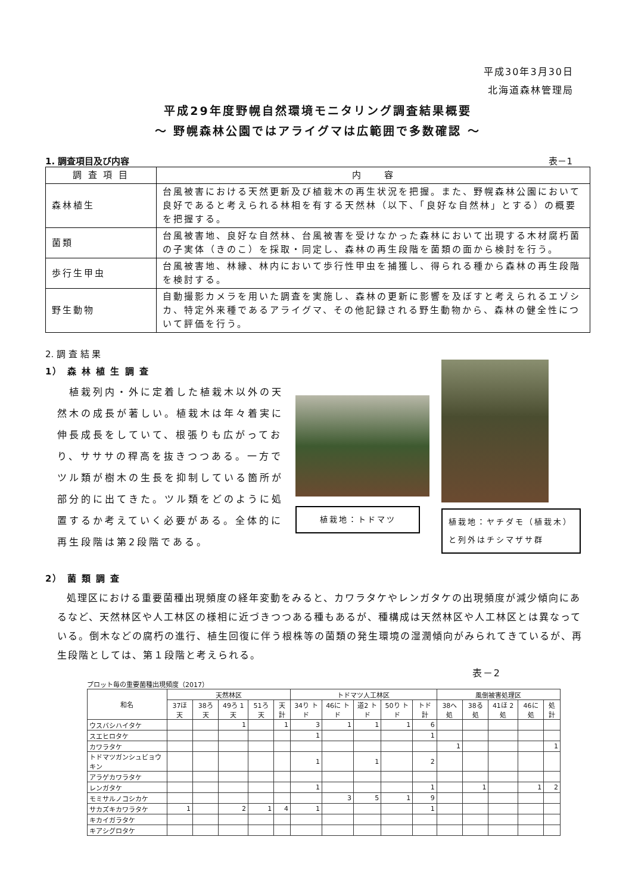平成30年3月30日
北海道森林管理局
平成29年度野幌自然環境モニタリング調査結果概要
～ 野幌森林公園ではアライグマは広範囲で多数確認 ～
1. 調査項目及び内容 表－1
| 調 査 項 目 | 内 容 |
| --- | --- |
| 森林植生 | 台風被害における天然更新及び植栽木の再生状況を把握。また、野幌森林公園において良好であると考えられる林相を有する天然林（以下、「良好な自然林」とする）の概要を把握する。 |
| 菌類 | 台風被害地、良好な自然林、台風被害を受けなかった森林において出現する木材腐朽菌の子実体（きのこ）を採取・同定し、森林の再生段階を菌類の面から検討を行う。 |
| 歩行生甲虫 | 台風被害地、林縁、林内において歩行性甲虫を捕獲し、得られる種から森林の再生段階を検討する。 |
| 野生動物 | 自動撮影カメラを用いた調査を実施し、森林の更新に影響を及ぼすと考えられるエゾシカ、特定外来種であるアライグマ、その他記録される野生動物から、森林の健全性について評価を行う。 |
2. 調 査 結 果
1） 森 林 植 生 調 査
　植栽列内・外に定着した植栽木以外の天然木の成長が著しい。植栽木は年々着実に伸長成長をしていて、根張りも広がっており、サササの稈高を抜きつつある。一方でツル類が樹木の生長を抑制している箇所が部分的に出てきた。ツル類をどのように処置するか考えていく必要がある。全体的に再生段階は第2段階である。
植栽地：トドマツ
植栽地：ヤチダモ（植栽木）と列外はチシマザサ群
2） 菌 類 調 査
処理区における重要菌種出現頻度の経年変動をみると、カワラタケやレンガタケの出現頻度が減少傾向にあるなど、天然林区や人工林区の様相に近づきつつある種もあるが、種構成は天然林区や人工林区とは異なっている。倒木などの腐朽の進行、植生回復に伴う根株等の菌類の発生環境の湿潤傾向がみられてきているが、再生段階としては、第１段階と考えられる。
表－2
プロット毎の重要菌種出現頻度（2017）
| 和名 | 天然林区 | | | | | トドマツ人工林区 | | | | | 風倒被害処理区 | | | | |
| --- | --- | --- | --- | --- | --- | --- | --- | --- | --- | --- | --- | --- | --- | --- | --- |
| | 37ほ 天 | 38ろ 天 | 49ろ 1天 | 51ろ 天 | 天計 | 34り トド | 46に トド | 道2 トド | 50り トド | トド 計 | 38へ 処 | 38る 処 | 41ほ 2処 | 46に 処 | 処計 |
| ウスバシハイタケ | | | 1 | | 1 | 3 | 1 | 1 | 1 | 6 | | | | | |
| スエヒロタケ | | | | | | 1 | | | | 1 | | | | | |
| カワラタケ | | | | | | | | | | | 1 | | | | 1 |
| トドマツガンシュビョウキン | | | | | | 1 | | 1 | | 2 | | | | | |
| アラゲカワラタケ | | | | | | | | | | | | | | | |
| レンガタケ | | | | | | 1 | | | | 1 | | 1 | | 1 | 2 |
| モミサルノコシカケ | | | | | | | 3 | 5 | 1 | 9 | | | | | |
| サカズキカワラタケ | 1 | | 2 | 1 | 4 | 1 | | | | 1 | | | | | |
| キカイガラタケ | | | | | | | | | | | | | | | |
| キアシグロタケ | | | | | | | | | | | | | | | |